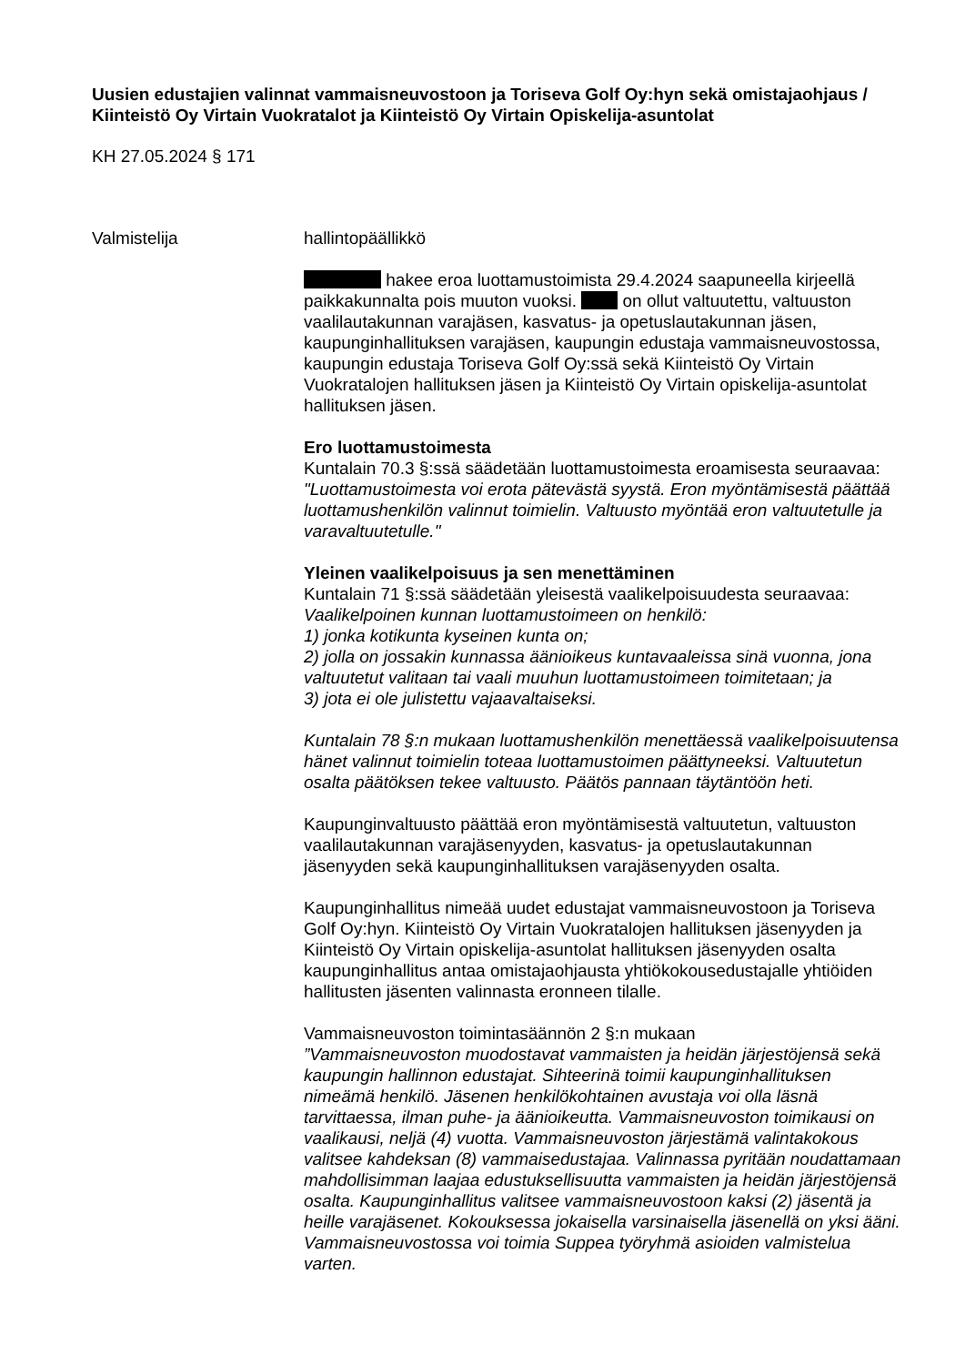Uusien edustajien valinnat vammaisneuvostoon ja Toriseva Golf Oy:hyn sekä omistajaohjaus / Kiinteistö Oy Virtain Vuokratalot ja Kiinteistö Oy Virtain Opiskelija-asuntolat
KH 27.05.2024 § 171
Valmistelija
hallintopäällikkö
hakee eroa luottamustoimista 29.4.2024 saapuneella kirjeellä paikkakunnalta pois muuton vuoksi. on ollut valtuutettu, valtuuston vaalilautakunnan varajäsen, kasvatus- ja opetuslautakunnan jäsen, kaupunginhallituksen varajäsen, kaupungin edustaja vammaisneuvostossa, kaupungin edustaja Toriseva Golf Oy:ssä sekä Kiinteistö Oy Virtain Vuokratalojen hallituksen jäsen ja Kiinteistö Oy Virtain opiskelija-asuntolat hallituksen jäsen.
Ero luottamustoimesta
Kuntalain 70.3 §:ssä säädetään luottamustoimesta eroamisesta seuraavaa: "Luottamustoimesta voi erota pätevästä syystä. Eron myöntämisestä päättää luottamushenkilön valinnut toimielin. Valtuusto myöntää eron valtuutetulle ja varavaltuutetulle."
Yleinen vaalikelpoisuus ja sen menettäminen
Kuntalain 71 §:ssä säädetään yleisestä vaalikelpoisuudesta seuraavaa:
Vaalikelpoinen kunnan luottamustoimeen on henkilö:
1) jonka kotikunta kyseinen kunta on;
2) jolla on jossakin kunnassa äänioikeus kuntavaaleissa sinä vuonna, jona valtuutetut valitaan tai vaali muuhun luottamustoimeen toimitetaan; ja
3) jota ei ole julistettu vajaavaltaiseksi.
Kuntalain 78 §:n mukaan luottamushenkilön menettäessä vaalikelpoisuutensa hänet valinnut toimielin toteaa luottamustoimen päättyneeksi. Valtuutetun osalta päätöksen tekee valtuusto. Päätös pannaan täytäntöön heti.
Kaupunginvaltuusto päättää eron myöntämisestä valtuutetun, valtuuston vaalilautakunnan varajäsenyyden, kasvatus- ja opetuslautakunnan jäsenyyden sekä kaupunginhallituksen varajäsenyyden osalta.
Kaupunginhallitus nimeää uudet edustajat vammaisneuvostoon ja Toriseva Golf Oy:hyn. Kiinteistö Oy Virtain Vuokratalojen hallituksen jäsenyyden ja Kiinteistö Oy Virtain opiskelija-asuntolat hallituksen jäsenyyden osalta kaupunginhallitus antaa omistajaohjausta yhtiökokousedustajalle yhtiöiden hallitusten jäsenten valinnasta eronneen tilalle.
Vammaisneuvoston toimintasäännön 2 §:n mukaan
”Vammaisneuvoston muodostavat vammaisten ja heidän järjestöjensä sekä kaupungin hallinnon edustajat. Sihteerinä toimii kaupunginhallituksen nimeämä henkilö. Jäsenen henkilökohtainen avustaja voi olla läsnä tarvittaessa, ilman puhe- ja äänioikeutta. Vammaisneuvoston toimikausi on vaalikausi, neljä (4) vuotta. Vammaisneuvoston järjestämä valintakokous valitsee kahdeksan (8) vammaisedustajaa. Valinnassa pyritään noudattamaan mahdollisimman laajaa edustuksellisuutta vammaisten ja heidän järjestöjensä osalta. Kaupunginhallitus valitsee vammaisneuvostoon kaksi (2) jäsentä ja heille varajäsenet. Kokouksessa jokaisella varsinaisella jäsenellä on yksi ääni. Vammaisneuvostossa voi toimia Suppea työryhmä asioiden valmistelua varten.